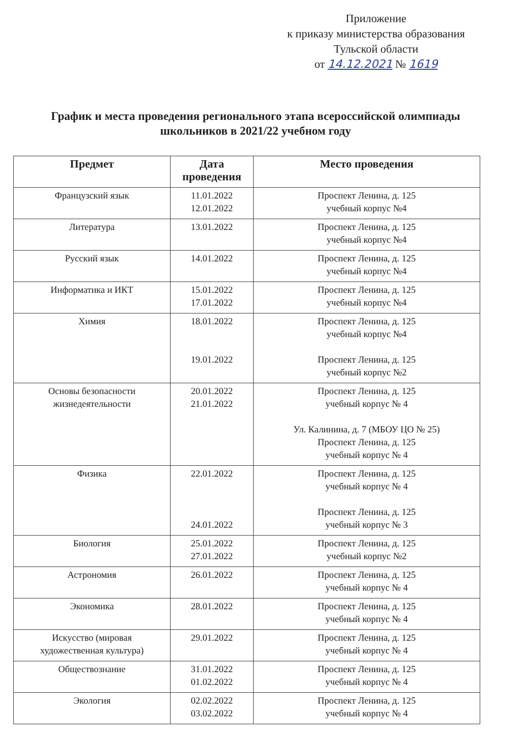Приложение
к приказу министерства образования
Тульской области
от 14.12.2021 № 1619
График и места проведения регионального этапа всероссийской олимпиады школьников в 2021/22 учебном году
| Предмет | Дата проведения | Место проведения |
| --- | --- | --- |
| Французский язык | 11.01.2022 12.01.2022 | Проспект Ленина, д. 125 учебный корпус №4 |
| Литература | 13.01.2022 | Проспект Ленина, д. 125 учебный корпус №4 |
| Русский язык | 14.01.2022 | Проспект Ленина, д. 125 учебный корпус №4 |
| Информатика и ИКТ | 15.01.2022 17.01.2022 | Проспект Ленина, д. 125 учебный корпус №4 |
| Химия | 18.01.2022 19.01.2022 | Проспект Ленина, д. 125 учебный корпус №4 Проспект Ленина, д. 125 учебный корпус №2 |
| Основы безопасности жизнедеятельности | 20.01.2022 21.01.2022 | Проспект Ленина, д. 125 учебный корпус № 4 Ул. Калинина, д. 7 (МБОУ ЦО № 25) Проспект Ленина, д. 125 учебный корпус № 4 |
| Физика | 22.01.2022 24.01.2022 | Проспект Ленина, д. 125 учебный корпус № 4 Проспект Ленина, д. 125 учебный корпус № 3 |
| Биология | 25.01.2022 27.01.2022 | Проспект Ленина, д. 125 учебный корпус №2 |
| Астрономия | 26.01.2022 | Проспект Ленина, д. 125 учебный корпус № 4 |
| Экономика | 28.01.2022 | Проспект Ленина, д. 125 учебный корпус № 4 |
| Искусство (мировая художественная культура) | 29.01.2022 | Проспект Ленина, д. 125 учебный корпус № 4 |
| Обществознание | 31.01.2022 01.02.2022 | Проспект Ленина, д. 125 учебный корпус № 4 |
| Экология | 02.02.2022 03.02.2022 | Проспект Ленина, д. 125 учебный корпус № 4 |